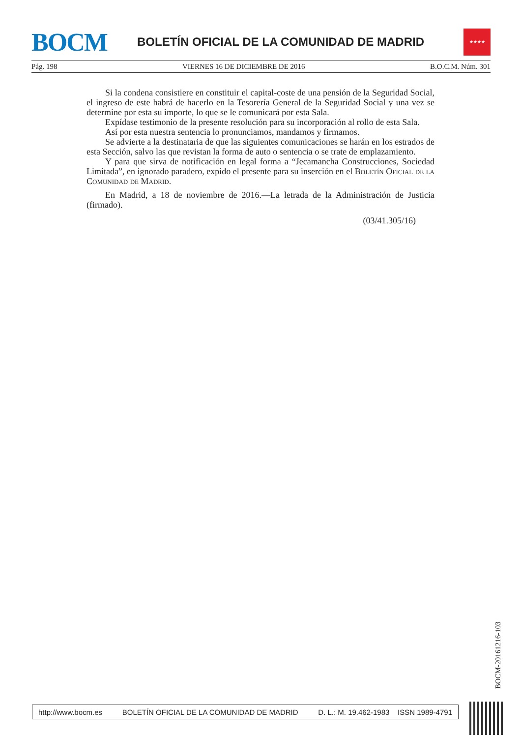BOCM
BOLETÍN OFICIAL DE LA COMUNIDAD DE MADRID
★★★★
Pág. 198 VIERNES 16 DE DICIEMBRE DE 2016 B.O.C.M. Núm. 301
Si la condena consistiere en constituir el capital-coste de una pensión de la Seguridad Social, el ingreso de este habrá de hacerlo en la Tesorería General de la Seguridad Social y una vez se determine por esta su importe, lo que se le comunicará por esta Sala.
Expídase testimonio de la presente resolución para su incorporación al rollo de esta Sala.
Así por esta nuestra sentencia lo pronunciamos, mandamos y firmamos.
Se advierte a la destinataria de que las siguientes comunicaciones se harán en los estrados de esta Sección, salvo las que revistan la forma de auto o sentencia o se trate de emplazamiento.
Y para que sirva de notificación en legal forma a “Jecamancha Construcciones, Sociedad Limitada”, en ignorado paradero, expido el presente para su inserción en el Boletín Oficial de la Comunidad de Madrid.
En Madrid, a 18 de noviembre de 2016.—La letrada de la Administración de Justicia (firmado).
(03/41.305/16)
BOCM-20161216-103
http://www.bocm.es BOLETÍN OFICIAL DE LA COMUNIDAD DE MADRID D. L.: M. 19.462-1983 ISSN 1989-4791